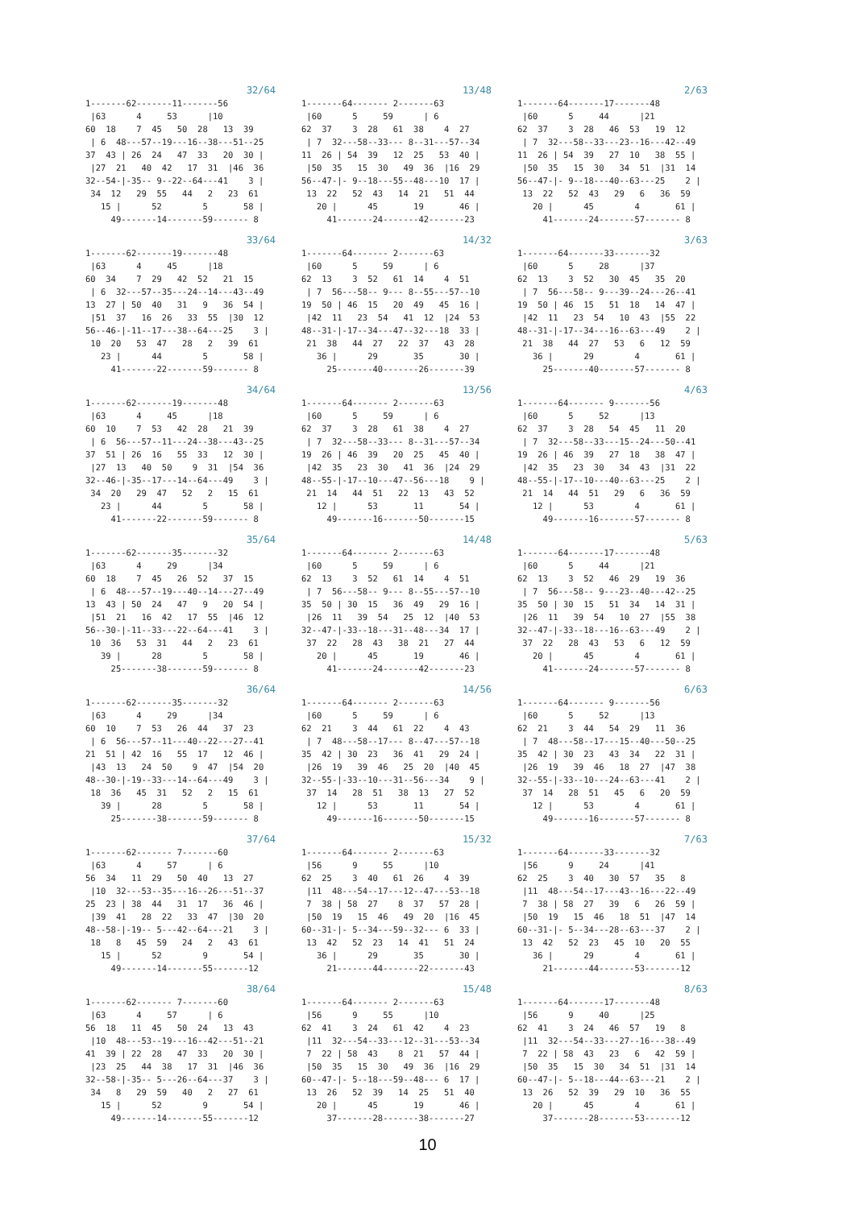32/64
1-------62-------11-------56
 |63      4     53      |10
60  18    7  45   50  28   13  39
 | 6  48---57--19---16--38---51--25
37  43 | 26  24   47  33   20  30 |
 |27  21   40  42   17  31  |46  36
32--54-|-35-- 9--22--64---41    3 |
 34  12   29  55   44   2   23  61
   15 |      52        5       58 |
     49-------14-------59------- 8
33/64
1-------62-------19-------48
 |63      4     45      |18
60  34    7  29   42  52   21  15
 | 6  32---57--35---24--14---43--49
13  27 | 50  40   31   9   36  54 |
 |51  37   16  26   33  55  |30  12
56--46-|-11--17---38--64---25    3 |
 10  20   53  47   28   2   39  61
   23 |      44        5       58 |
     41-------22-------59------- 8
34/64
1-------62-------19-------48
 |63      4     45      |18
60  10    7  53   42  28   21  39
 | 6  56---57--11---24--38---43--25
37  51 | 26  16   55  33   12  30 |
 |27  13   40  50    9  31  |54  36
32--46-|-35--17---14--64---49    3 |
 34  20   29  47   52   2   15  61
   23 |      44        5       58 |
     41-------22-------59------- 8
35/64
1-------62-------35-------32
 |63      4     29      |34
60  18    7  45   26  52   37  15
 | 6  48---57--19---40--14---27--49
13  43 | 50  24   47   9   20  54 |
 |51  21   16  42   17  55  |46  12
56--30-|-11--33---22--64---41    3 |
 10  36   53  31   44   2   23  61
   39 |      28        5       58 |
     25-------38-------59------- 8
36/64
1-------62-------35-------32
 |63      4     29      |34
60  10    7  53   26  44   37  23
 | 6  56---57--11---40--22---27--41
21  51 | 42  16   55  17   12  46 |
 |43  13   24  50    9  47  |54  20
48--30-|-19--33---14--64---49    3 |
 18  36   45  31   52   2   15  61
   39 |      28        5       58 |
     25-------38-------59------- 8
37/64
1-------62------- 7-------60
 |63      4     57      | 6
56  34   11  29   50  40   13  27
 |10  32---53--35---16--26---51--37
25  23 | 38  44   31  17   36  46 |
 |39  41   28  22   33  47  |30  20
48--58-|-19-- 5---42--64---21    3 |
 18   8   45  59   24   2   43  61
   15 |      52        9       54 |
     49-------14-------55-------12
38/64
1-------62------- 7-------60
 |63      4     57      | 6
56  18   11  45   50  24   13  43
 |10  48---53--19---16--42---51--21
41  39 | 22  28   47  33   20  30 |
 |23  25   44  38   17  31  |46  36
32--58-|-35-- 5---26--64---37    3 |
 34   8   29  59   40   2   27  61
   15 |      52        9       54 |
     49-------14-------55-------12
13/48
1-------64------- 2-------63
 |60      5     59      | 6
62  37    3  28   61  38    4  27
 | 7  32---58--33--- 8--31---57--34
11  26 | 54  39   12  25   53  40 |
 |50  35   15  30   49  36  |16  29
56--47-|- 9--18---55--48---10  17 |
 13  22   52  43   14  21   51  44
   20 |      45       19       46 |
     41-------24-------42-------23
14/32
1-------64------- 2-------63
 |60      5     59      | 6
62  13    3  52   61  14    4  51
 | 7  56---58-- 9--- 8--55---57--10
19  50 | 46  15   20  49   45  16 |
 |42  11   23  54   41  12  |24  53
48--31-|-17--34---47--32---18  33 |
 21  38   44  27   22  37   43  28
   36 |      29       35       30 |
     25-------40-------26-------39
13/56
1-------64------- 2-------63
 |60      5     59      | 6
62  37    3  28   61  38    4  27
 | 7  32---58--33--- 8--31---57--34
19  26 | 46  39   20  25   45  40 |
 |42  35   23  30   41  36  |24  29
48--55-|-17--10---47--56---18    9 |
 21  14   44  51   22  13   43  52
   12 |      53       11       54 |
     49-------16-------50-------15
14/48
1-------64------- 2-------63
 |60      5     59      | 6
62  13    3  52   61  14    4  51
 | 7  56---58-- 9--- 8--55---57--10
35  50 | 30  15   36  49   29  16 |
 |26  11   39  54   25  12  |40  53
32--47-|-33--18---31--48---34  17 |
 37  22   28  43   38  21   27  44
   20 |      45       19       46 |
     41-------24-------42-------23
14/56
1-------64------- 2-------63
 |60      5     59      | 6
62  21    3  44   61  22    4  43
 | 7  48---58--17--- 8--47---57--18
35  42 | 30  23   36  41   29  24 |
 |26  19   39  46   25  20  |40  45
32--55-|-33--10---31--56---34    9 |
 37  14   28  51   38  13   27  52
   12 |      53       11       54 |
     49-------16-------50-------15
15/32
1-------64------- 2-------63
 |56      9     55      |10
62  25    3  40   61  26    4  39
 |11  48---54--17---12--47---53--18
 7  38 | 58  27    8  37   57  28 |
 |50  19   15  46   49  20  |16  45
60--31-|- 5--34---59--32--- 6  33 |
 13  42   52  23   14  41   51  24
   36 |      29       35       30 |
     21-------44-------22-------43
15/48
1-------64------- 2-------63
 |56      9     55      |10
62  41    3  24   61  42    4  23
 |11  32---54--33---12--31---53--34
 7  22 | 58  43    8  21   57  44 |
 |50  35   15  30   49  36  |16  29
60--47-|- 5--18---59--48--- 6  17 |
 13  26   52  39   14  25   51  40
   20 |      45       19       46 |
     37-------28-------38-------27
2/63
1-------64-------17-------48
 |60      5     44      |21
62  37    3  28   46  53   19  12
 | 7  32---58--33---23--16---42--49
11  26 | 54  39   27  10   38  55 |
 |50  35   15  30   34  51  |31  14
56--47-|- 9--18---40--63---25    2 |
 13  22   52  43   29   6   36  59
   20 |      45        4       61 |
     41-------24-------57------- 8
3/63
1-------64-------33-------32
 |60      5     28      |37
62  13    3  52   30  45   35  20
 | 7  56---58-- 9---39--24---26--41
19  50 | 46  15   51  18   14  47 |
 |42  11   23  54   10  43  |55  22
48--31-|-17--34---16--63---49    2 |
 21  38   44  27   53   6   12  59
   36 |      29        4       61 |
     25-------40-------57------- 8
4/63
1-------64------- 9-------56
 |60      5     52      |13
62  37    3  28   54  45   11  20
 | 7  32---58--33---15--24---50--41
19  26 | 46  39   27  18   38  47 |
 |42  35   23  30   34  43  |31  22
48--55-|-17--10---40--63---25    2 |
 21  14   44  51   29   6   36  59
   12 |      53        4       61 |
     49-------16-------57------- 8
5/63
1-------64-------17-------48
 |60      5     44      |21
62  13    3  52   46  29   19  36
 | 7  56---58-- 9---23--40---42--25
35  50 | 30  15   51  34   14  31 |
 |26  11   39  54   10  27  |55  38
32--47-|-33--18---16--63---49    2 |
 37  22   28  43   53   6   12  59
   20 |      45        4       61 |
     41-------24-------57------- 8
6/63
1-------64------- 9-------56
 |60      5     52      |13
62  21    3  44   54  29   11  36
 | 7  48---58--17---15--40---50--25
35  42 | 30  23   43  34   22  31 |
 |26  19   39  46   18  27  |47  38
32--55-|-33--10---24--63---41    2 |
 37  14   28  51   45   6   20  59
   12 |      53        4       61 |
     49-------16-------57------- 8
7/63
1-------64-------33-------32
 |56      9     24      |41
62  25    3  40   30  57   35   8
 |11  48---54--17---43--16---22--49
 7  38 | 58  27   39   6   26  59 |
 |50  19   15  46   18  51  |47  14
60--31-|- 5--34---28--63---37    2 |
 13  42   52  23   45  10   20  55
   36 |      29        4       61 |
     21-------44-------53-------12
8/63
1-------64-------17-------48
 |56      9     40      |25
62  41    3  24   46  57   19   8
 |11  32---54--33---27--16---38--49
 7  22 | 58  43   23   6   42  59 |
 |50  35   15  30   34  51  |31  14
60--47-|- 5--18---44--63---21    2 |
 13  26   52  39   29  10   36  55
   20 |      45        4       61 |
     37-------28-------53-------12
10